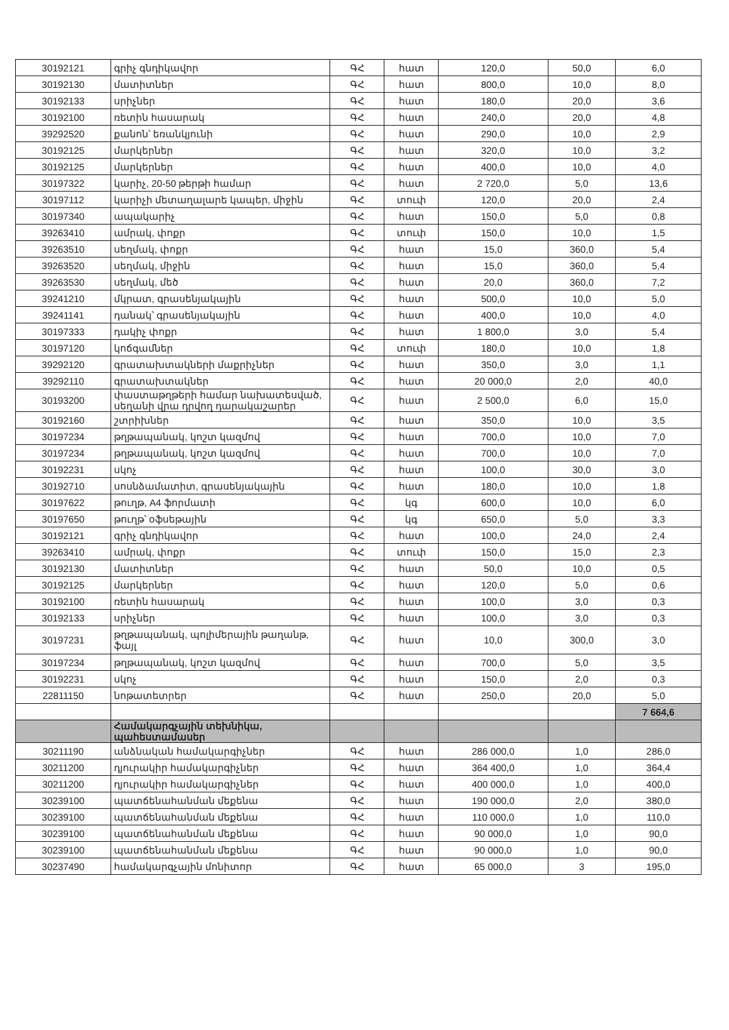| 30192121 | գրիչ գնդիկավոր | ԳՀ | հատ | 120,0 | 50,0 | 6,0 |
| 30192130 | մատիտներ | ԳՀ | հատ | 800,0 | 10,0 | 8,0 |
| 30192133 | սրիչներ | ԳՀ | հատ | 180,0 | 20,0 | 3,6 |
| 30192100 | ռետին հասարակ | ԳՀ | հատ | 240,0 | 20,0 | 4,8 |
| 39292520 | քանոն՝ եռանկյունի | ԳՀ | հատ | 290,0 | 10,0 | 2,9 |
| 30192125 | մարկերներ | ԳՀ | հատ | 320,0 | 10,0 | 3,2 |
| 30192125 | մարկերներ | ԳՀ | հատ | 400,0 | 10,0 | 4,0 |
| 30197322 | կարիչ, 20-50 թերթի համար | ԳՀ | հատ | 2 720,0 | 5,0 | 13,6 |
| 30197112 | կարիչի մետաղալարե կապեր, միջին | ԳՀ | տուփ | 120,0 | 20,0 | 2,4 |
| 30197340 | ապակարիչ | ԳՀ | հատ | 150,0 | 5,0 | 0,8 |
| 39263410 | ամրակ, փոքր | ԳՀ | տուփ | 150,0 | 10,0 | 1,5 |
| 39263510 | սեղմակ, փոքր | ԳՀ | հատ | 15,0 | 360,0 | 5,4 |
| 39263520 | սեղմակ, միջին | ԳՀ | հատ | 15,0 | 360,0 | 5,4 |
| 39263530 | սեղմակ, մեծ | ԳՀ | հատ | 20,0 | 360,0 | 7,2 |
| 39241210 | մկրատ, գրասենյակային | ԳՀ | հատ | 500,0 | 10,0 | 5,0 |
| 39241141 | դանակ՝ գրասենյակային | ԳՀ | հատ | 400,0 | 10,0 | 4,0 |
| 30197333 | դակիչ փոքր | ԳՀ | հատ | 1 800,0 | 3,0 | 5,4 |
| 30197120 | կոճգամներ | ԳՀ | տուփ | 180,0 | 10,0 | 1,8 |
| 39292120 | գրատախտակների մաքրիչներ | ԳՀ | հատ | 350,0 | 3,0 | 1,1 |
| 39292110 | գրատախտակներ | ԳՀ | հատ | 20 000,0 | 2,0 | 40,0 |
| 30193200 | փաստաթղթերի համար նախատեսված, սեղանի վրա դրվող դարակաշարեր | ԳՀ | հատ | 2 500,0 | 6,0 | 15,0 |
| 30192160 | շտրիխներ | ԳՀ | հատ | 350,0 | 10,0 | 3,5 |
| 30197234 | թղթապանակ, կոշտ կազմով | ԳՀ | հատ | 700,0 | 10,0 | 7,0 |
| 30197234 | թղթապանակ, կոշտ կազմով | ԳՀ | հատ | 700,0 | 10,0 | 7,0 |
| 30192231 | սկոչ | ԳՀ | հատ | 100,0 | 30,0 | 3,0 |
| 30192710 | սոսնձամատիտ, գրասենյակային | ԳՀ | հատ | 180,0 | 10,0 | 1,8 |
| 30197622 | թուղթ, A4 ֆորմատի | ԳՀ | կգ | 600,0 | 10,0 | 6,0 |
| 30197650 | թուղթ՝ օֆսեթային | ԳՀ | կգ | 650,0 | 5,0 | 3,3 |
| 30192121 | գրիչ գնդիկավոր | ԳՀ | հատ | 100,0 | 24,0 | 2,4 |
| 39263410 | ամրակ, փոքր | ԳՀ | տուփ | 150,0 | 15,0 | 2,3 |
| 30192130 | մատիտներ | ԳՀ | հատ | 50,0 | 10,0 | 0,5 |
| 30192125 | մարկերներ | ԳՀ | հատ | 120,0 | 5,0 | 0,6 |
| 30192100 | ռետին հասարակ | ԳՀ | հատ | 100,0 | 3,0 | 0,3 |
| 30192133 | սրիչներ | ԳՀ | հատ | 100,0 | 3,0 | 0,3 |
| 30197231 | թղթապանակ, պոլիմերային թաղանթ, ֆայլ | ԳՀ | հատ | 10,0 | 300,0 | 3,0 |
| 30197234 | թղթապանակ, կոշտ կազմով | ԳՀ | հատ | 700,0 | 5,0 | 3,5 |
| 30192231 | սկոչ | ԳՀ | հատ | 150,0 | 2,0 | 0,3 |
| 22811150 | նոթատետրեր | ԳՀ | հատ | 250,0 | 20,0 | 5,0 |
| | | | | | | 7 664,6 |
| | Համակարգչային տեխնիկա, պահեստամասեր | | | | | |
| 30211190 | անձնական համակարգիչներ | ԳՀ | հատ | 286 000,0 | 1,0 | 286,0 |
| 30211200 | դյուրակիր համակարգիչներ | ԳՀ | հատ | 364 400,0 | 1,0 | 364,4 |
| 30211200 | դյուրակիր համակարգիչներ | ԳՀ | հատ | 400 000,0 | 1,0 | 400,0 |
| 30239100 | պատճենահանման մեքենա | ԳՀ | հատ | 190 000,0 | 2,0 | 380,0 |
| 30239100 | պատճենահանման մեքենա | ԳՀ | հատ | 110 000,0 | 1,0 | 110,0 |
| 30239100 | պատճենահանման մեքենա | ԳՀ | հատ | 90 000,0 | 1,0 | 90,0 |
| 30239100 | պատճենահանման մեքենա | ԳՀ | հատ | 90 000,0 | 1,0 | 90,0 |
| 30237490 | համակարգչային մոնիտոր | ԳՀ | հատ | 65 000,0 | 3 | 195,0 |